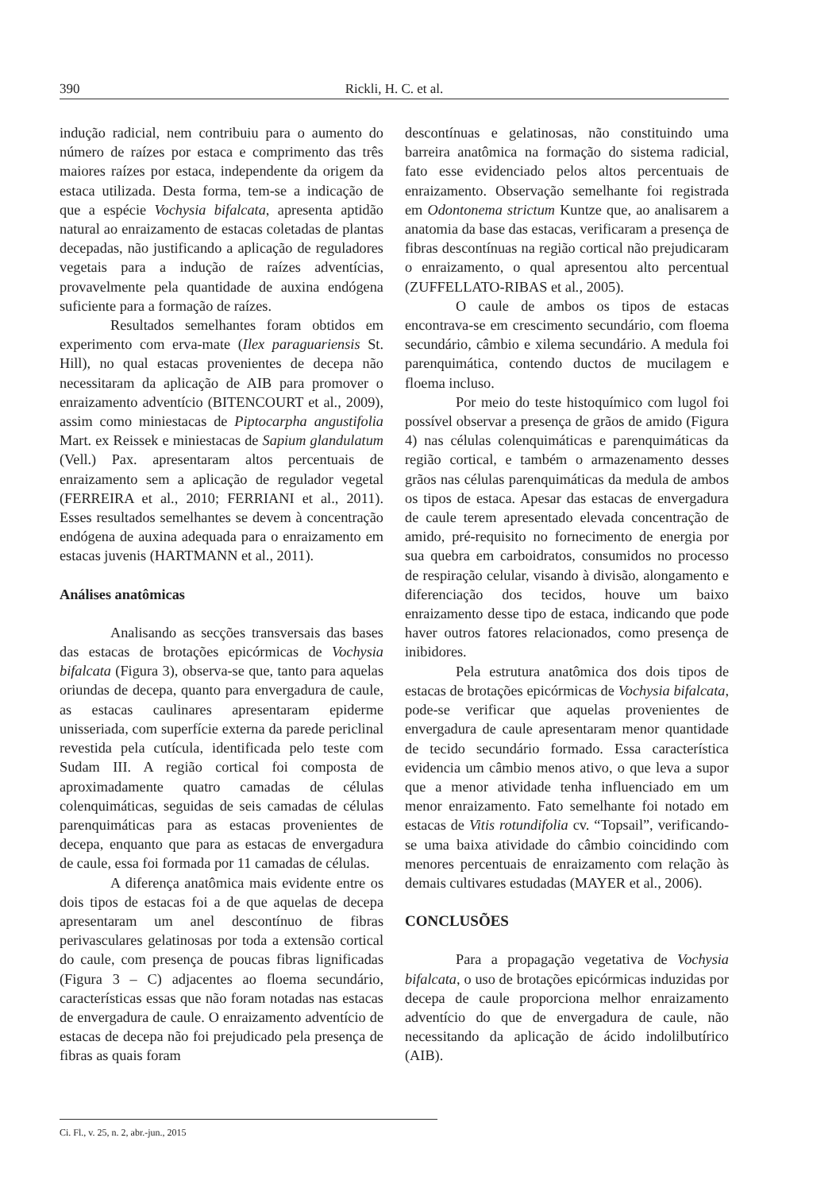390 Rickli, H. C. et al.
indução radicial, nem contribuiu para o aumento do número de raízes por estaca e comprimento das três maiores raízes por estaca, independente da origem da estaca utilizada. Desta forma, tem-se a indicação de que a espécie Vochysia bifalcata, apresenta aptidão natural ao enraizamento de estacas coletadas de plantas decepadas, não justificando a aplicação de reguladores vegetais para a indução de raízes adventícias, provavelmente pela quantidade de auxina endógena suficiente para a formação de raízes.
Resultados semelhantes foram obtidos em experimento com erva-mate (Ilex paraguariensis St. Hill), no qual estacas provenientes de decepa não necessitaram da aplicação de AIB para promover o enraizamento adventício (BITENCOURT et al., 2009), assim como miniestacas de Piptocarpha angustifolia Mart. ex Reissek e miniestacas de Sapium glandulatum (Vell.) Pax. apresentaram altos percentuais de enraizamento sem a aplicação de regulador vegetal (FERREIRA et al., 2010; FERRIANI et al., 2011). Esses resultados semelhantes se devem à concentração endógena de auxina adequada para o enraizamento em estacas juvenis (HARTMANN et al., 2011).
Análises anatômicas
Analisando as secções transversais das bases das estacas de brotações epicórmicas de Vochysia bifalcata (Figura 3), observa-se que, tanto para aquelas oriundas de decepa, quanto para envergadura de caule, as estacas caulinares apresentaram epiderme unisseriada, com superfície externa da parede periclinal revestida pela cutícula, identificada pelo teste com Sudam III. A região cortical foi composta de aproximadamente quatro camadas de células colenquimáticas, seguidas de seis camadas de células parenquimáticas para as estacas provenientes de decepa, enquanto que para as estacas de envergadura de caule, essa foi formada por 11 camadas de células.
A diferença anatômica mais evidente entre os dois tipos de estacas foi a de que aquelas de decepa apresentaram um anel descontínuo de fibras perivasculares gelatinosas por toda a extensão cortical do caule, com presença de poucas fibras lignificadas (Figura 3 – C) adjacentes ao floema secundário, características essas que não foram notadas nas estacas de envergadura de caule. O enraizamento adventício de estacas de decepa não foi prejudicado pela presença de fibras as quais foram
descontínuas e gelatinosas, não constituindo uma barreira anatômica na formação do sistema radicial, fato esse evidenciado pelos altos percentuais de enraizamento. Observação semelhante foi registrada em Odontonema strictum Kuntze que, ao analisarem a anatomia da base das estacas, verificaram a presença de fibras descontínuas na região cortical não prejudicaram o enraizamento, o qual apresentou alto percentual (ZUFFELLATO-RIBAS et al., 2005).
O caule de ambos os tipos de estacas encontrava-se em crescimento secundário, com floema secundário, câmbio e xilema secundário. A medula foi parenquimática, contendo ductos de mucilagem e floema incluso.
Por meio do teste histoquímico com lugol foi possível observar a presença de grãos de amido (Figura 4) nas células colenquimáticas e parenquimáticas da região cortical, e também o armazenamento desses grãos nas células parenquimáticas da medula de ambos os tipos de estaca. Apesar das estacas de envergadura de caule terem apresentado elevada concentração de amido, pré-requisito no fornecimento de energia por sua quebra em carboidratos, consumidos no processo de respiração celular, visando à divisão, alongamento e diferenciação dos tecidos, houve um baixo enraizamento desse tipo de estaca, indicando que pode haver outros fatores relacionados, como presença de inibidores.
Pela estrutura anatômica dos dois tipos de estacas de brotações epicórmicas de Vochysia bifalcata, pode-se verificar que aquelas provenientes de envergadura de caule apresentaram menor quantidade de tecido secundário formado. Essa característica evidencia um câmbio menos ativo, o que leva a supor que a menor atividade tenha influenciado em um menor enraizamento. Fato semelhante foi notado em estacas de Vitis rotundifolia cv. “Topsail”, verificando-se uma baixa atividade do câmbio coincidindo com menores percentuais de enraizamento com relação às demais cultivares estudadas (MAYER et al., 2006).
CONCLUSÕES
Para a propagação vegetativa de Vochysia bifalcata, o uso de brotações epicórmicas induzidas por decepa de caule proporciona melhor enraizamento adventício do que de envergadura de caule, não necessitando da aplicação de ácido indolilbutírico (AIB).
Ci. Fl., v. 25, n. 2, abr.-jun., 2015